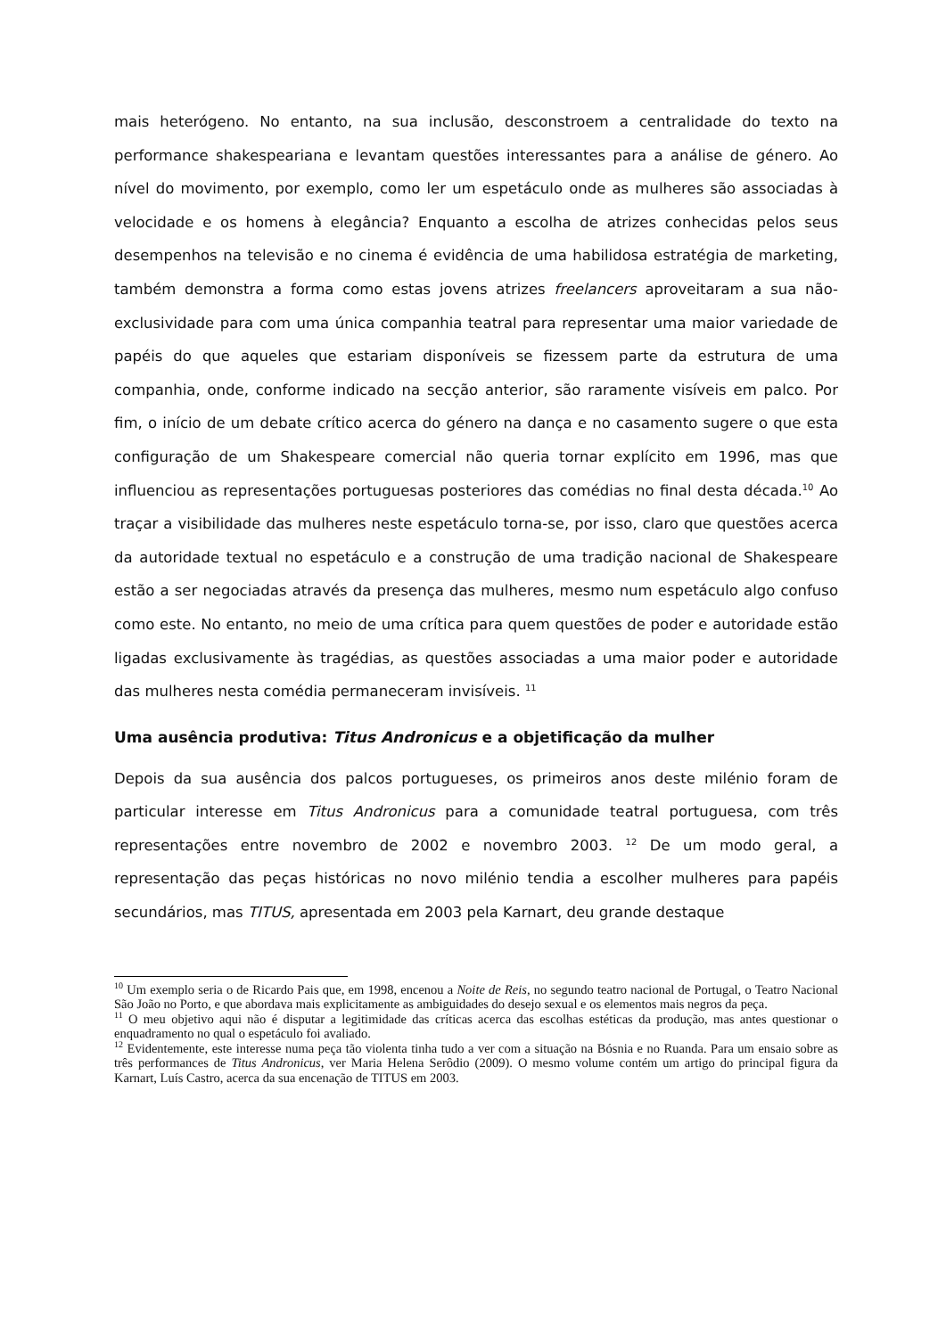mais heterógeno. No entanto, na sua inclusão, desconstroem a centralidade do texto na performance shakespeariana e levantam questões interessantes para a análise de género. Ao nível do movimento, por exemplo, como ler um espetáculo onde as mulheres são associadas à velocidade e os homens à elegância? Enquanto a escolha de atrizes conhecidas pelos seus desempenhos na televisão e no cinema é evidência de uma habilidosa estratégia de marketing, também demonstra a forma como estas jovens atrizes freelancers aproveitaram a sua não-exclusividade para com uma única companhia teatral para representar uma maior variedade de papéis do que aqueles que estariam disponíveis se fizessem parte da estrutura de uma companhia, onde, conforme indicado na secção anterior, são raramente visíveis em palco. Por fim, o início de um debate crítico acerca do género na dança e no casamento sugere o que esta configuração de um Shakespeare comercial não queria tornar explícito em 1996, mas que influenciou as representações portuguesas posteriores das comédias no final desta década.<sup>10</sup> Ao traçar a visibilidade das mulheres neste espetáculo torna-se, por isso, claro que questões acerca da autoridade textual no espetáculo e a construção de uma tradição nacional de Shakespeare estão a ser negociadas através da presença das mulheres, mesmo num espetáculo algo confuso como este. No entanto, no meio de uma crítica para quem questões de poder e autoridade estão ligadas exclusivamente às tragédias, as questões associadas a uma maior poder e autoridade das mulheres nesta comédia permaneceram invisíveis. <sup>11</sup>
Uma ausência produtiva: Titus Andronicus e a objetificação da mulher
Depois da sua ausência dos palcos portugueses, os primeiros anos deste milénio foram de particular interesse em Titus Andronicus para a comunidade teatral portuguesa, com três representações entre novembro de 2002 e novembro 2003. <sup>12</sup> De um modo geral, a representação das peças históricas no novo milénio tendia a escolher mulheres para papéis secundários, mas TITUS, apresentada em 2003 pela Karnart, deu grande destaque
<sup>10</sup> Um exemplo seria o de Ricardo Pais que, em 1998, encenou a Noite de Reis, no segundo teatro nacional de Portugal, o Teatro Nacional São João no Porto, e que abordava mais explicitamente as ambiguidades do desejo sexual e os elementos mais negros da peça.
<sup>11</sup> O meu objetivo aqui não é disputar a legitimidade das críticas acerca das escolhas estéticas da produção, mas antes questionar o enquadramento no qual o espetáculo foi avaliado.
<sup>12</sup> Evidentemente, este interesse numa peça tão violenta tinha tudo a ver com a situação na Bósnia e no Ruanda. Para um ensaio sobre as três performances de Titus Andronicus, ver Maria Helena Serôdio (2009). O mesmo volume contém um artigo do principal figura da Karnart, Luís Castro, acerca da sua encenação de TITUS em 2003.